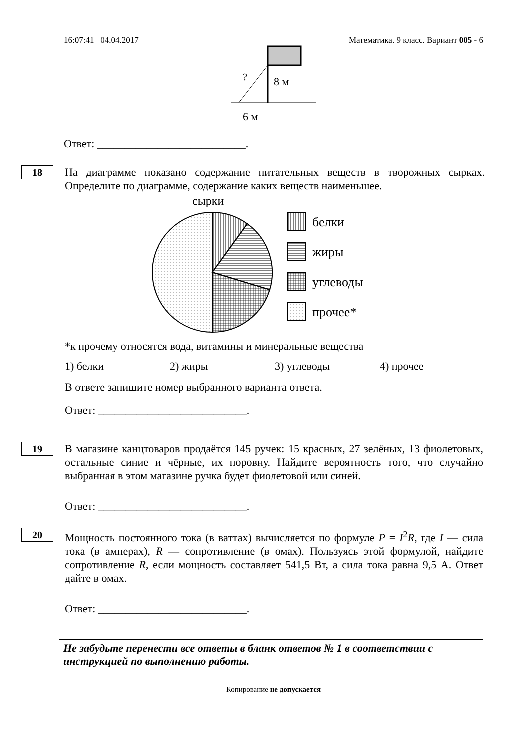16:07:41 04.04.2017 Математика. 9 класс. Вариант 005 - 6
?
8 м
6 м
Ответ: ___________________________.
18
На диаграмме показано содержание питательных веществ в творожных сырках. Определите по диаграмме, содержание каких веществ наименьшее.
сырки
белки
жиры
углеводы
прочее*
*к прочему относятся вода, витамины и минеральные вещества
1) белки 2) жиры 3) углеводы 4) прочее
В ответе запишите номер выбранного варианта ответа.
Ответ: ___________________________.
19
В магазине канцтоваров продаётся 145 ручек: 15 красных, 27 зелёных, 13 фиолетовых, остальные синие и чёрные, их поровну. Найдите вероятность того, что случайно выбранная в этом магазине ручка будет фиолетовой или синей.
Ответ: ___________________________.
20
Мощность постоянного тока (в ваттах) вычисляется по формуле P = I<sup>2</sup>R, где I — сила тока (в амперах), R — сопротивление (в омах). Пользуясь этой формулой, найдите сопротивление R, если мощность составляет 541,5 Вт, а сила тока равна 9,5 А. Ответ дайте в омах.
Ответ: ___________________________.
Не забудьте перенести все ответы в бланк ответов № 1 в соответствии с инструкцией по выполнению работы.
Копирование не допускается